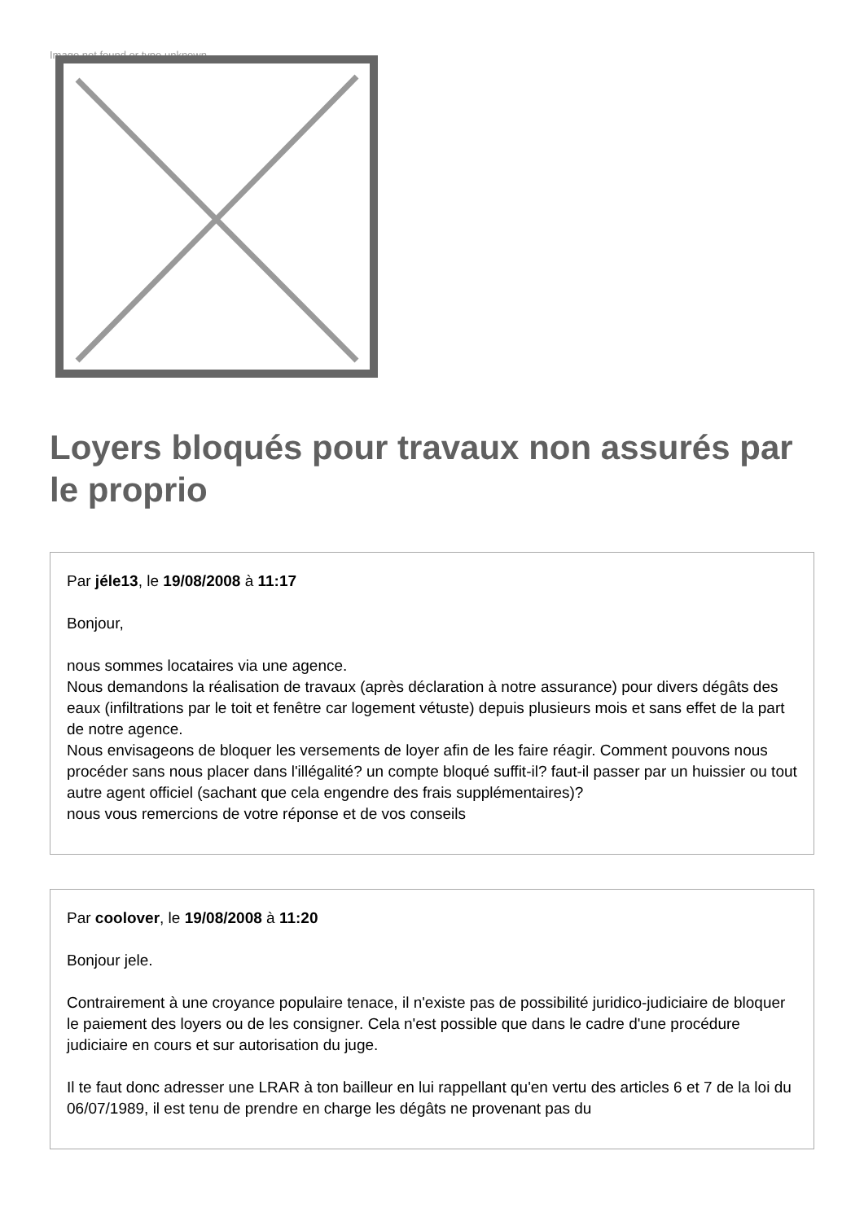Image not found or type unknown
Loyers bloqués pour travaux non assurés par le proprio
Par jéle13, le 19/08/2008 à 11:17
Bonjour,
nous sommes locataires via une agence.
Nous demandons la réalisation de travaux (après déclaration à notre assurance) pour divers dégâts des eaux (infiltrations par le toit et fenêtre car logement vétuste) depuis plusieurs mois et sans effet de la part de notre agence.
Nous envisageons de bloquer les versements de loyer afin de les faire réagir. Comment pouvons nous procéder sans nous placer dans l'illégalité? un compte bloqué suffit-il? faut-il passer par un huissier ou tout autre agent officiel (sachant que cela engendre des frais supplémentaires)?
nous vous remercions de votre réponse et de vos conseils
Par coolover, le 19/08/2008 à 11:20
Bonjour jele.
Contrairement à une croyance populaire tenace, il n'existe pas de possibilité juridico-judiciaire de bloquer le paiement des loyers ou de les consigner. Cela n'est possible que dans le cadre d'une procédure judiciaire en cours et sur autorisation du juge.
Il te faut donc adresser une LRAR à ton bailleur en lui rappellant qu'en vertu des articles 6 et 7 de la loi du 06/07/1989, il est tenu de prendre en charge les dégâts ne provenant pas du